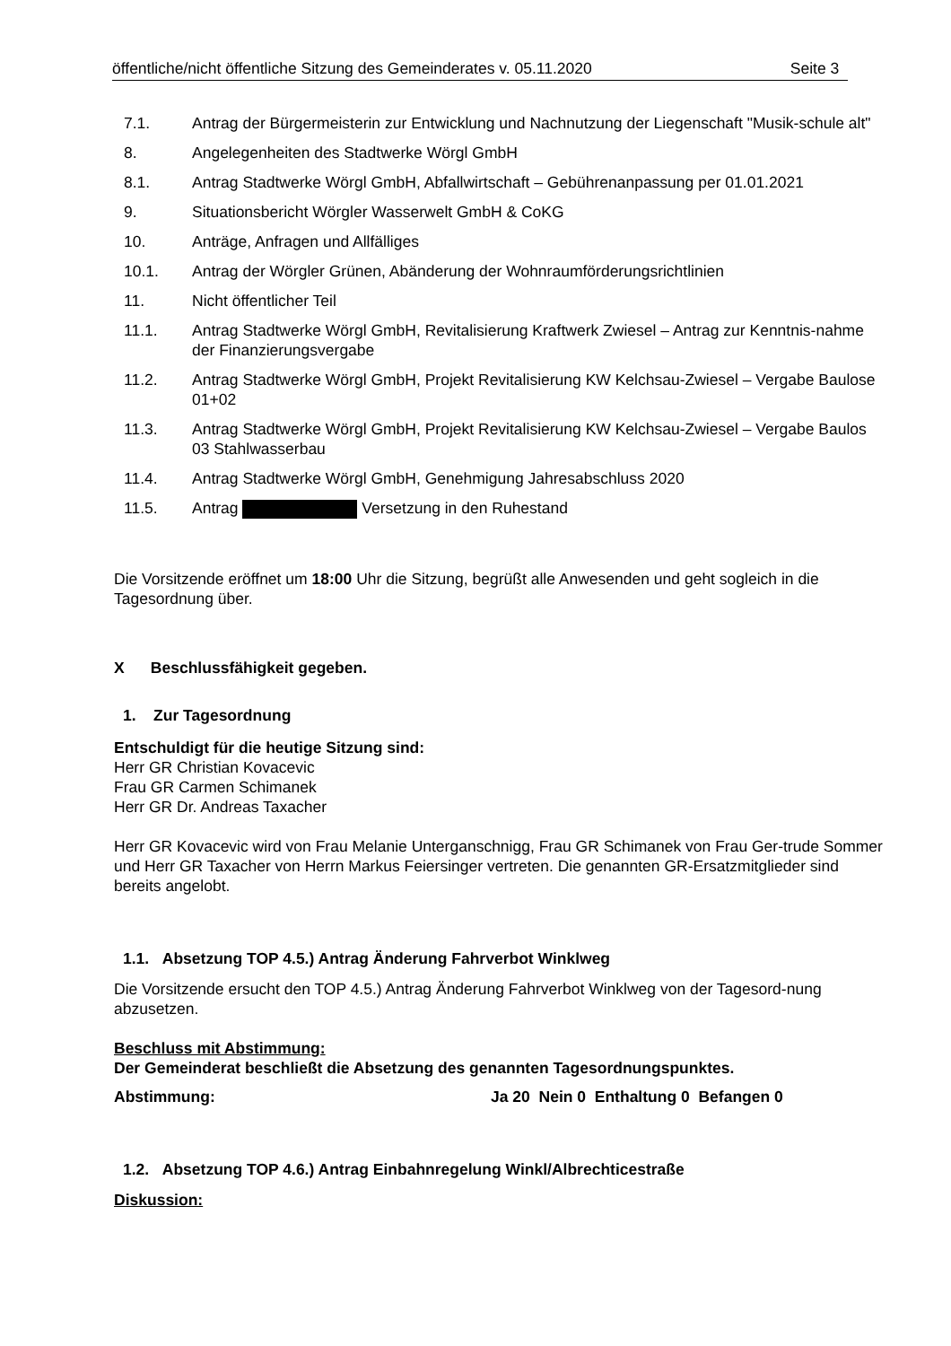öffentliche/nicht öffentliche Sitzung des Gemeinderates v. 05.11.2020 Seite 3
7.1. Antrag der Bürgermeisterin zur Entwicklung und Nachnutzung der Liegenschaft "Musik-schule alt"
8. Angelegenheiten des Stadtwerke Wörgl GmbH
8.1. Antrag Stadtwerke Wörgl GmbH, Abfallwirtschaft – Gebührenanpassung per 01.01.2021
9. Situationsbericht Wörgler Wasserwelt GmbH & CoKG
10. Anträge, Anfragen und Allfälliges
10.1. Antrag der Wörgler Grünen, Abänderung der Wohnraumförderungsrichtlinien
11. Nicht öffentlicher Teil
11.1. Antrag Stadtwerke Wörgl GmbH, Revitalisierung Kraftwerk Zwiesel – Antrag zur Kenntnis-nahme der Finanzierungsvergabe
11.2. Antrag Stadtwerke Wörgl GmbH, Projekt Revitalisierung KW Kelchsau-Zwiesel – Vergabe Baulose 01+02
11.3. Antrag Stadtwerke Wörgl GmbH, Projekt Revitalisierung KW Kelchsau-Zwiesel – Vergabe Baulos 03 Stahlwasserbau
11.4. Antrag Stadtwerke Wörgl GmbH, Genehmigung Jahresabschluss 2020
11.5. Antrag Versetzung in den Ruhestand
Die Vorsitzende eröffnet um 18:00 Uhr die Sitzung, begrüßt alle Anwesenden und geht sogleich in die Tagesordnung über.
X Beschlussfähigkeit gegeben.
1. Zur Tagesordnung
Entschuldigt für die heutige Sitzung sind:
Herr GR Christian Kovacevic
Frau GR Carmen Schimanek
Herr GR Dr. Andreas Taxacher
Herr GR Kovacevic wird von Frau Melanie Unterganschnigg, Frau GR Schimanek von Frau Ger-trude Sommer und Herr GR Taxacher von Herrn Markus Feiersinger vertreten. Die genannten GR-Ersatzmitglieder sind bereits angelobt.
1.1. Absetzung TOP 4.5.) Antrag Änderung Fahrverbot Winklweg
Die Vorsitzende ersucht den TOP 4.5.) Antrag Änderung Fahrverbot Winklweg von der Tagesord-nung abzusetzen.
Beschluss mit Abstimmung:
Der Gemeinderat beschließt die Absetzung des genannten Tagesordnungspunktes.
Abstimmung: Ja 20 Nein 0 Enthaltung 0 Befangen 0
1.2. Absetzung TOP 4.6.) Antrag Einbahnregelung Winkl/Albrechticestraße
Diskussion: